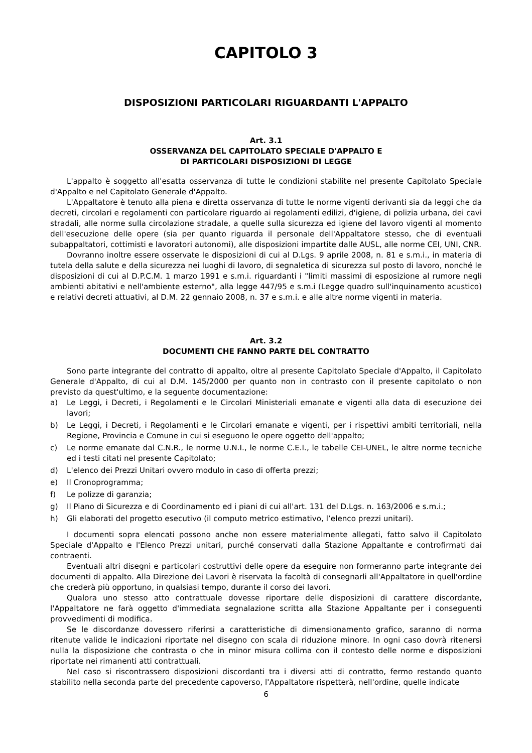CAPITOLO 3
DISPOSIZIONI PARTICOLARI RIGUARDANTI L'APPALTO
Art. 3.1
OSSERVANZA DEL CAPITOLATO SPECIALE D'APPALTO E
DI PARTICOLARI DISPOSIZIONI DI LEGGE
L'appalto è soggetto all'esatta osservanza di tutte le condizioni stabilite nel presente Capitolato Speciale d'Appalto e nel Capitolato Generale d'Appalto.
L'Appaltatore è tenuto alla piena e diretta osservanza di tutte le norme vigenti derivanti sia da leggi che da decreti, circolari e regolamenti con particolare riguardo ai regolamenti edilizi, d'igiene, di polizia urbana, dei cavi stradali, alle norme sulla circolazione stradale, a quelle sulla sicurezza ed igiene del lavoro vigenti al momento dell'esecuzione delle opere (sia per quanto riguarda il personale dell'Appaltatore stesso, che di eventuali subappaltatori, cottimisti e lavoratori autonomi), alle disposizioni impartite dalle AUSL, alle norme CEI, UNI, CNR.
Dovranno inoltre essere osservate le disposizioni di cui al D.Lgs. 9 aprile 2008, n. 81 e s.m.i., in materia di tutela della salute e della sicurezza nei luoghi di lavoro, di segnaletica di sicurezza sul posto di lavoro, nonché le disposizioni di cui al D.P.C.M. 1 marzo 1991 e s.m.i. riguardanti i "limiti massimi di esposizione al rumore negli ambienti abitativi e nell'ambiente esterno", alla legge 447/95 e s.m.i (Legge quadro sull'inquinamento acustico) e relativi decreti attuativi, al D.M. 22 gennaio 2008, n. 37 e s.m.i. e alle altre norme vigenti in materia.
Art. 3.2
DOCUMENTI CHE FANNO PARTE DEL CONTRATTO
Sono parte integrante del contratto di appalto, oltre al presente Capitolato Speciale d'Appalto, il Capitolato Generale d'Appalto, di cui al D.M. 145/2000 per quanto non in contrasto con il presente capitolato o non previsto da quest'ultimo, e la seguente documentazione:
a) Le Leggi, i Decreti, i Regolamenti e le Circolari Ministeriali emanate e vigenti alla data di esecuzione dei lavori;
b) Le Leggi, i Decreti, i Regolamenti e le Circolari emanate e vigenti, per i rispettivi ambiti territoriali, nella Regione, Provincia e Comune in cui si eseguono le opere oggetto dell'appalto;
c) Le norme emanate dal C.N.R., le norme U.N.I., le norme C.E.I., le tabelle CEI-UNEL, le altre norme tecniche ed i testi citati nel presente Capitolato;
d) L'elenco dei Prezzi Unitari ovvero modulo in caso di offerta prezzi;
e) Il Cronoprogramma;
f) Le polizze di garanzia;
g) Il Piano di Sicurezza e di Coordinamento ed i piani di cui all'art. 131 del D.Lgs. n. 163/2006 e s.m.i.;
h) Gli elaborati del progetto esecutivo (il computo metrico estimativo, l’elenco prezzi unitari).
I documenti sopra elencati possono anche non essere materialmente allegati, fatto salvo il Capitolato Speciale d'Appalto e l'Elenco Prezzi unitari, purché conservati dalla Stazione Appaltante e controfirmati dai contraenti.
Eventuali altri disegni e particolari costruttivi delle opere da eseguire non formeranno parte integrante dei documenti di appalto. Alla Direzione dei Lavori è riservata la facoltà di consegnarli all'Appaltatore in quell'ordine che crederà più opportuno, in qualsiasi tempo, durante il corso dei lavori.
Qualora uno stesso atto contrattuale dovesse riportare delle disposizioni di carattere discordante, l'Appaltatore ne farà oggetto d'immediata segnalazione scritta alla Stazione Appaltante per i conseguenti provvedimenti di modifica.
Se le discordanze dovessero riferirsi a caratteristiche di dimensionamento grafico, saranno di norma ritenute valide le indicazioni riportate nel disegno con scala di riduzione minore. In ogni caso dovrà ritenersi nulla la disposizione che contrasta o che in minor misura collima con il contesto delle norme e disposizioni riportate nei rimanenti atti contrattuali.
Nel caso si riscontrassero disposizioni discordanti tra i diversi atti di contratto, fermo restando quanto stabilito nella seconda parte del precedente capoverso, l'Appaltatore rispetterà, nell'ordine, quelle indicate
6